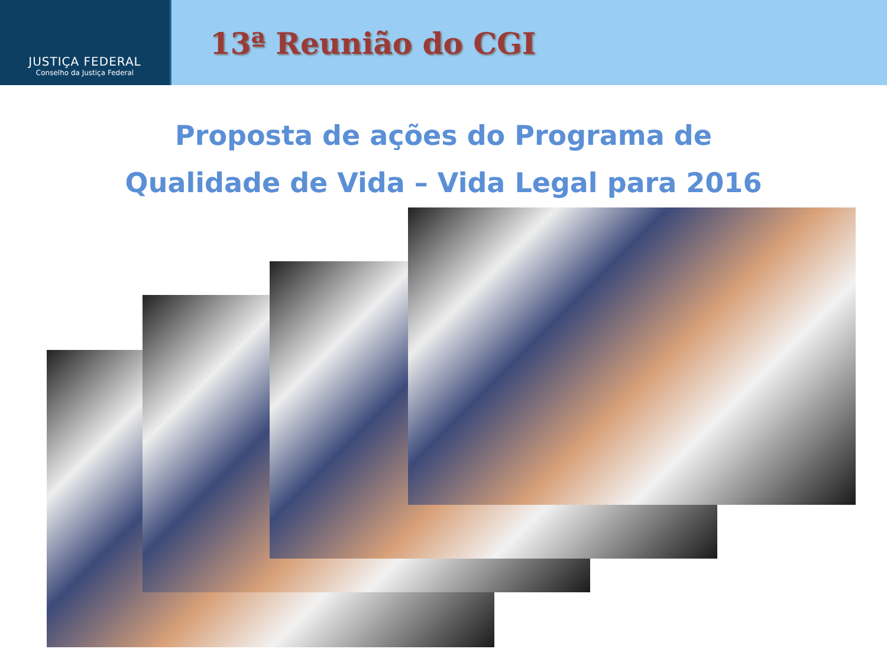JUSTIÇA FEDERAL
Conselho da Justiça Federal
13ª Reunião do CGI
Proposta de ações do Programa de
Qualidade de Vida – Vida Legal para 2016